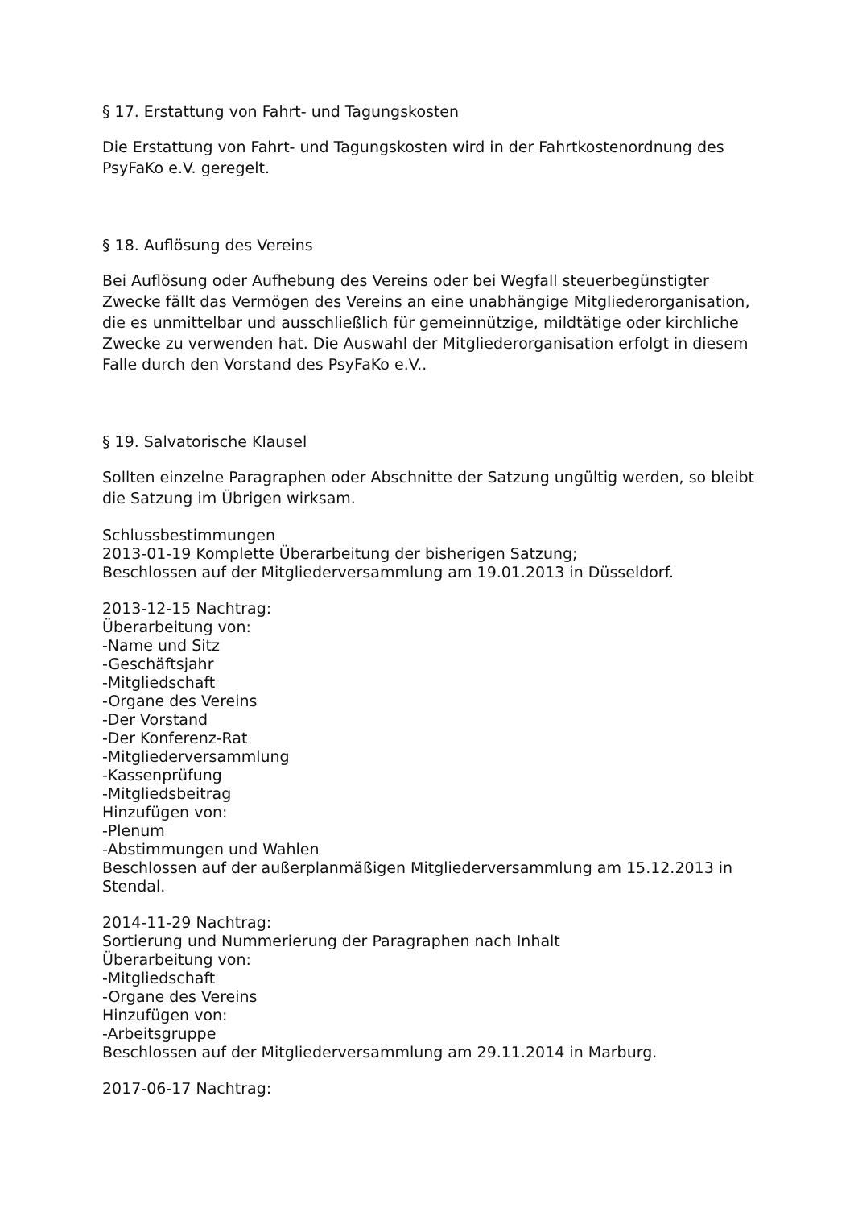§ 17. Erstattung von Fahrt- und Tagungskosten
Die Erstattung von Fahrt- und Tagungskosten wird in der Fahrtkostenordnung des PsyFaKo e.V. geregelt.
§ 18. Auflösung des Vereins
Bei Auflösung oder Aufhebung des Vereins oder bei Wegfall steuerbegünstigter Zwecke fällt das Vermögen des Vereins an eine unabhängige Mitgliederorganisation, die es unmittelbar und ausschließlich für gemeinnützige, mildtätige oder kirchliche Zwecke zu verwenden hat. Die Auswahl der Mitgliederorganisation erfolgt in diesem Falle durch den Vorstand des PsyFaKo e.V..
§ 19. Salvatorische Klausel
Sollten einzelne Paragraphen oder Abschnitte der Satzung ungültig werden, so bleibt die Satzung im Übrigen wirksam.
Schlussbestimmungen
2013-01-19 Komplette Überarbeitung der bisherigen Satzung;
Beschlossen auf der Mitgliederversammlung am 19.01.2013 in Düsseldorf.
2013-12-15 Nachtrag:
Überarbeitung von:
-Name und Sitz
-Geschäftsjahr
-Mitgliedschaft
-Organe des Vereins
-Der Vorstand
-Der Konferenz-Rat
-Mitgliederversammlung
-Kassenprüfung
-Mitgliedsbeitrag
Hinzufügen von:
-Plenum
-Abstimmungen und Wahlen
Beschlossen auf der außerplanmäßigen Mitgliederversammlung am 15.12.2013 in Stendal.
2014-11-29 Nachtrag:
Sortierung und Nummerierung der Paragraphen nach Inhalt
Überarbeitung von:
-Mitgliedschaft
-Organe des Vereins
Hinzufügen von:
-Arbeitsgruppe
Beschlossen auf der Mitgliederversammlung am 29.11.2014 in Marburg.
2017-06-17 Nachtrag: